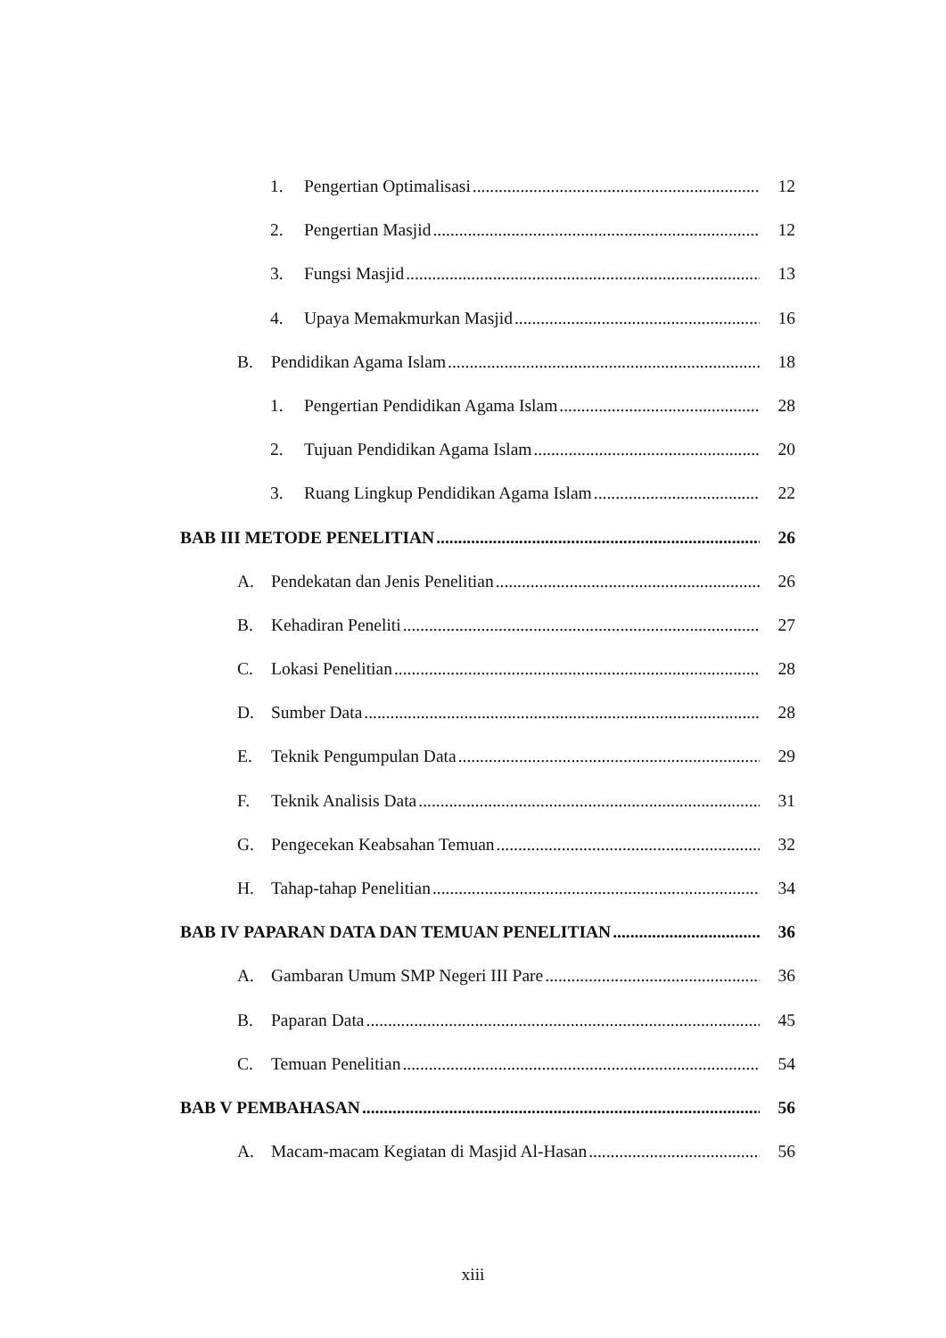1. Pengertian Optimalisasi 12
2. Pengertian Masjid 12
3. Fungsi Masjid 13
4. Upaya Memakmurkan Masjid 16
B. Pendidikan Agama Islam 18
1. Pengertian Pendidikan Agama Islam 28
2. Tujuan Pendidikan Agama Islam 20
3. Ruang Lingkup Pendidikan Agama Islam 22
BAB III METODE PENELITIAN 26
A. Pendekatan dan Jenis Penelitian 26
B. Kehadiran Peneliti 27
C. Lokasi Penelitian 28
D. Sumber Data 28
E. Teknik Pengumpulan Data 29
F. Teknik Analisis Data 31
G. Pengecekan Keabsahan Temuan 32
H. Tahap-tahap Penelitian 34
BAB IV PAPARAN DATA DAN TEMUAN PENELITIAN 36
A. Gambaran Umum SMP Negeri III Pare 36
B. Paparan Data 45
C. Temuan Penelitian 54
BAB V PEMBAHASAN 56
A. Macam-macam Kegiatan di Masjid Al-Hasan 56
xiii